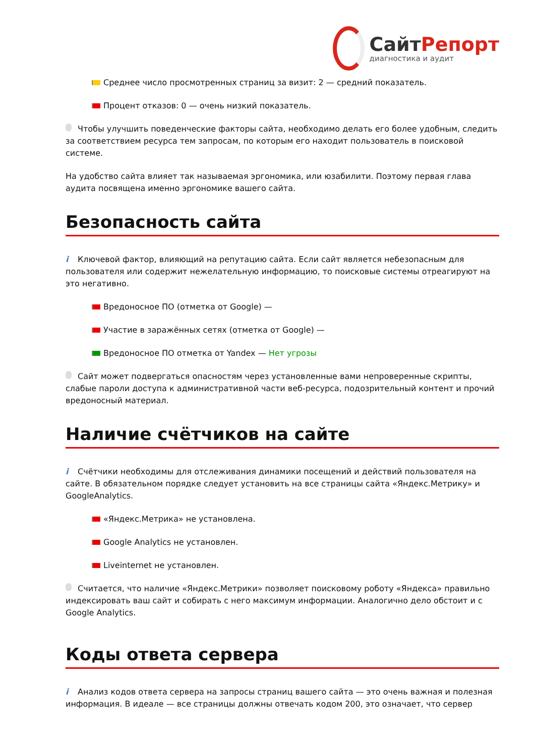СайтРепорт
диагностика и аудит
Среднее число просмотренных страниц за визит: 2 — средний показатель.
Процент отказов: 0 — очень низкий показатель.
Чтобы улучшить поведенческие факторы сайта, необходимо делать его более удобным, следить за соответствием ресурса тем запросам, по которым его находит пользователь в поисковой системе.
На удобство сайта влияет так называемая эргономика, или юзабилити. Поэтому первая глава аудита посвящена именно эргономике вашего сайта.
Безопасность сайта
i Ключевой фактор, влияющий на репутацию сайта. Если сайт является небезопасным для пользователя или содержит нежелательную информацию, то поисковые системы отреагируют на это негативно.
Вредоносное ПО (отметка от Google) —
Участие в заражённых сетях (отметка от Google) —
Вредоносное ПО отметка от Yandex — Нет угрозы
Сайт может подвергаться опасностям через установленные вами непроверенные скрипты, слабые пароли доступа к административной части веб-ресурса, подозрительный контент и прочий вредоносный материал.
Наличие счётчиков на сайте
i Счётчики необходимы для отслеживания динамики посещений и действий пользователя на сайте. В обязательном порядке следует установить на все страницы сайта «Яндекс.Метрику» и GoogleAnalytics.
«Яндекс.Метрика» не установлена.
Google Analytics не установлен.
Liveinternet не установлен.
Считается, что наличие «Яндекс.Метрики» позволяет поисковому роботу «Яндекса» правильно индексировать ваш сайт и собирать с него максимум информации. Аналогично дело обстоит и с Google Analytics.
Коды ответа сервера
i Анализ кодов ответа сервера на запросы страниц вашего сайта — это очень важная и полезная информация. В идеале — все страницы должны отвечать кодом 200, это означает, что сервер